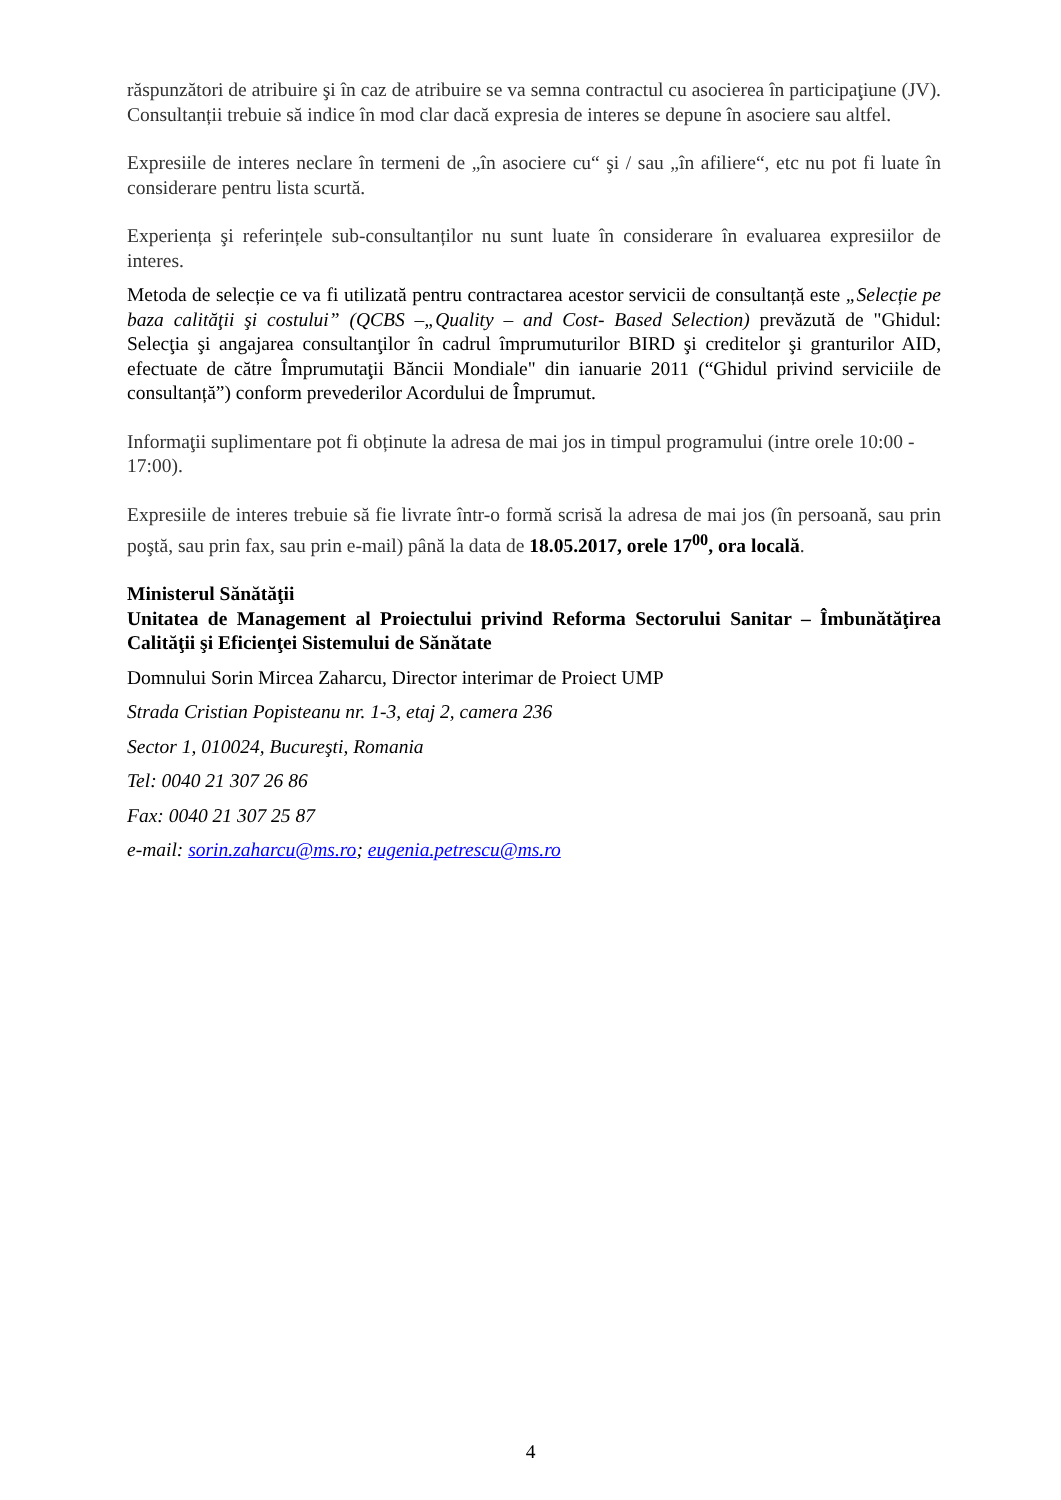răspunzători de atribuire şi în caz de atribuire se va semna contractul cu asocierea în participaţiune (JV). Consultanții trebuie să indice în mod clar dacă expresia de interes se depune în asociere sau altfel.
Expresiile de interes neclare în termeni de „în asociere cu“ şi / sau „în afiliere“, etc nu pot fi luate în considerare pentru lista scurtă.
Experiența şi referințele sub-consultanților nu sunt luate în considerare în evaluarea expresiilor de interes.
Metoda de selecție ce va fi utilizată pentru contractarea acestor servicii de consultanță este „Selecție pe baza calităţii şi costului” (QCBS –„Quality – and Cost- Based Selection) prevăzută de "Ghidul: Selecţia şi angajarea consultanţilor în cadrul împrumuturilor BIRD şi creditelor şi granturilor AID, efectuate de către Împrumutaţii Băncii Mondiale" din ianuarie 2011 (“Ghidul privind serviciile de consultanță”) conform prevederilor Acordului de Împrumut.
Informaţii suplimentare pot fi obținute la adresa de mai jos in timpul programului (intre orele 10:00 - 17:00).
Expresiile de interes trebuie să fie livrate într-o formă scrisă la adresa de mai jos (în persoană, sau prin poştă, sau prin fax, sau prin e-mail) până la data de 18.05.2017, orele 17<sup>00</sup>, ora locală.
Ministerul Sănătăţii
Unitatea de Management al Proiectului privind Reforma Sectorului Sanitar – Îmbunătăţirea Calităţii şi Eficienţei Sistemului de Sănătate
Domnului Sorin Mircea Zaharcu, Director interimar de Proiect UMP
Strada Cristian Popisteanu nr. 1-3, etaj 2, camera 236
Sector 1, 010024, Bucureşti, Romania
Tel: 0040 21 307 26 86
Fax: 0040 21 307 25 87
e-mail: sorin.zaharcu@ms.ro; eugenia.petrescu@ms.ro
4